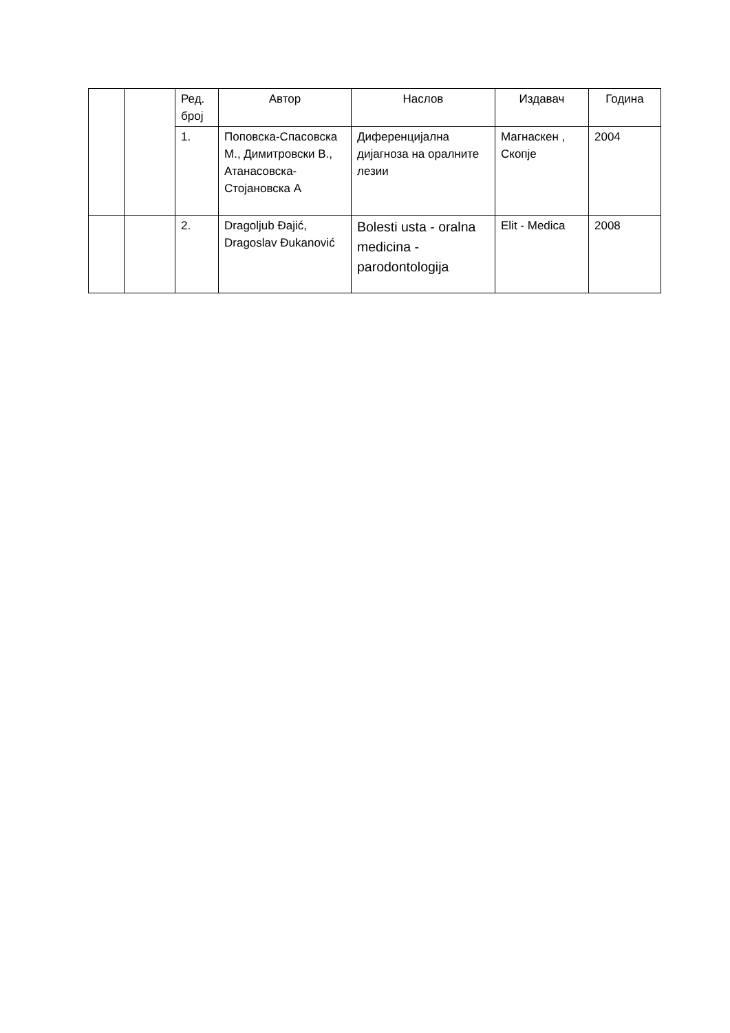| | | Ред. број | Автор | Наслов | Издавач | Година |
| | | 1. | Поповска-Спасовска М., Димитровски В., Атанасовска-Стојановска А | Диференцијална дијагноза на оралните лезии | Магнаскен , Скопје | 2004 |
| | | 2. | Dragoljub Đajić, Dragoslav Đukanović | Bolesti usta - oralna medicina - parodontologija | Elit - Medica | 2008 |